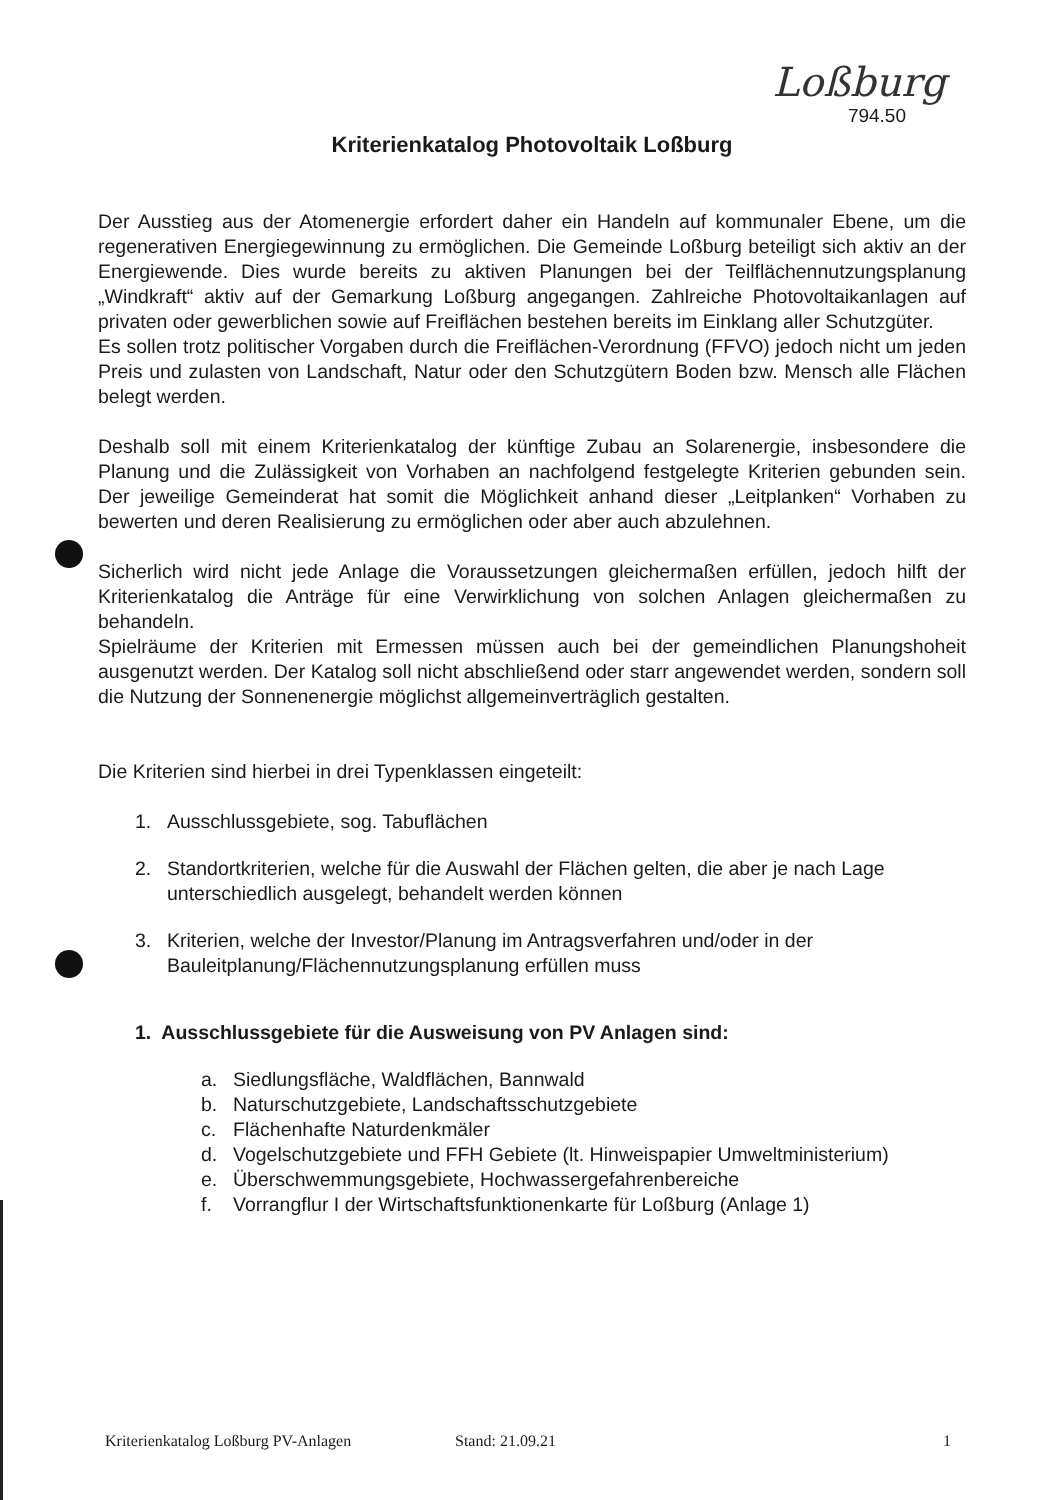Loßburg
794.50
Kriterienkatalog Photovoltaik Loßburg
Der Ausstieg aus der Atomenergie erfordert daher ein Handeln auf kommunaler Ebene, um die regenerativen Energiegewinnung zu ermöglichen. Die Gemeinde Loßburg beteiligt sich aktiv an der Energiewende. Dies wurde bereits zu aktiven Planungen bei der Teilflächennutzungsplanung „Windkraft“ aktiv auf der Gemarkung Loßburg angegangen. Zahlreiche Photovoltaikanlagen auf privaten oder gewerblichen sowie auf Freiflächen bestehen bereits im Einklang aller Schutzgüter.
Es sollen trotz politischer Vorgaben durch die Freiflächen-Verordnung (FFVO) jedoch nicht um jeden Preis und zulasten von Landschaft, Natur oder den Schutzgütern Boden bzw. Mensch alle Flächen belegt werden.
Deshalb soll mit einem Kriterienkatalog der künftige Zubau an Solarenergie, insbesondere die Planung und die Zulässigkeit von Vorhaben an nachfolgend festgelegte Kriterien gebunden sein. Der jeweilige Gemeinderat hat somit die Möglichkeit anhand dieser „Leitplanken“ Vorhaben zu bewerten und deren Realisierung zu ermöglichen oder aber auch abzulehnen.
Sicherlich wird nicht jede Anlage die Voraussetzungen gleichermaßen erfüllen, jedoch hilft der Kriterienkatalog die Anträge für eine Verwirklichung von solchen Anlagen gleichermaßen zu behandeln.
Spielräume der Kriterien mit Ermessen müssen auch bei der gemeindlichen Planungshoheit ausgenutzt werden. Der Katalog soll nicht abschließend oder starr angewendet werden, sondern soll die Nutzung der Sonnenenergie möglichst allgemeinverträglich gestalten.
Die Kriterien sind hierbei in drei Typenklassen eingeteilt:
1. Ausschlussgebiete, sog. Tabuflächen
2. Standortkriterien, welche für die Auswahl der Flächen gelten, die aber je nach Lage unterschiedlich ausgelegt, behandelt werden können
3. Kriterien, welche der Investor/Planung im Antragsverfahren und/oder in der Bauleitplanung/Flächennutzungsplanung erfüllen muss
1. Ausschlussgebiete für die Ausweisung von PV Anlagen sind:
a. Siedlungsfläche, Waldflächen, Bannwald
b. Naturschutzgebiete, Landschaftsschutzgebiete
c. Flächenhafte Naturdenkmäler
d. Vogelschutzgebiete und FFH Gebiete (lt. Hinweispapier Umweltministerium)
e. Überschwemmungsgebiete, Hochwassergefahrenbereiche
f. Vorrangflur I der Wirtschaftsfunktionenkarte für Loßburg (Anlage 1)
Kriterienkatalog Loßburg PV-Anlagen Stand: 21.09.21 1